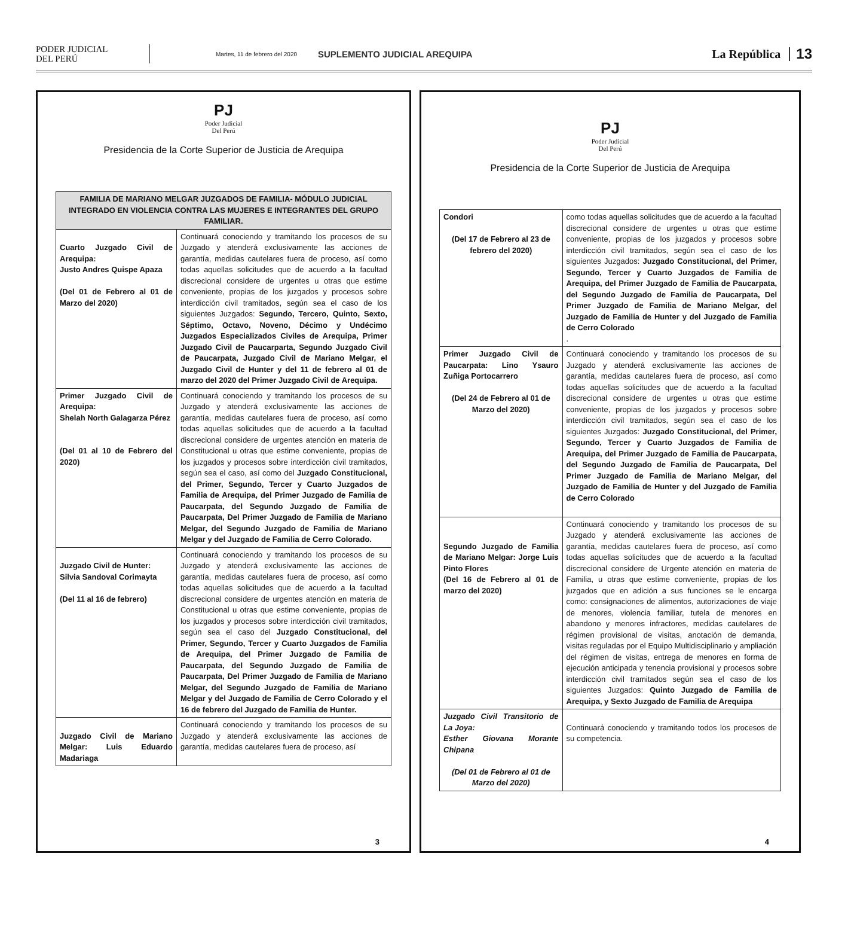PODER JUDICIAL
DEL PERÚ
Martes, 11 de febrero del 2020
SUPLEMENTO JUDICIAL AREQUIPA
La República
13
PJ
Poder Judicial
Del Perú
Presidencia de la Corte Superior de Justicia de Arequipa
| FAMILIA DE MARIANO MELGAR JUZGADOS DE FAMILIA- MÓDULO JUDICIAL INTEGRADO EN VIOLENCIA CONTRA LAS MUJERES E INTEGRANTES DEL GRUPO FAMILIAR. | |
| --- | --- |
| Cuarto Juzgado Civil de Arequipa: Justo Andres Quispe Apaza (Del 01 de Febrero al 01 de Marzo del 2020) | Continuará conociendo y tramitando los procesos de su Juzgado y atenderá exclusivamente las acciones de garantía, medidas cautelares fuera de proceso, así como todas aquellas solicitudes que de acuerdo a la facultad discrecional considere de urgentes u otras que estime conveniente, propias de los juzgados y procesos sobre interdicción civil tramitados, según sea el caso de los siguientes Juzgados: Segundo, Tercero, Quinto, Sexto, Séptimo, Octavo, Noveno, Décimo y Undécimo Juzgados Especializados Civiles de Arequipa, Primer Juzgado Civil de Paucarparta, Segundo Juzgado Civil de Paucarpata, Juzgado Civil de Mariano Melgar, el Juzgado Civil de Hunter y del 11 de febrero al 01 de marzo del 2020 del Primer Juzgado Civil de Arequipa. |
| Primer Juzgado Civil de Arequipa: Shelah North Galagarza Pérez (Del 01 al 10 de Febrero del 2020) | Continuará conociendo y tramitando los procesos de su Juzgado y atenderá exclusivamente las acciones de garantía, medidas cautelares fuera de proceso, así como todas aquellas solicitudes que de acuerdo a la facultad discrecional considere de urgentes atención en materia de Constitucional u otras que estime conveniente, propias de los juzgados y procesos sobre interdicción civil tramitados, según sea el caso, así como del Juzgado Constitucional, del Primer, Segundo, Tercer y Cuarto Juzgados de Familia de Arequipa, del Primer Juzgado de Familia de Paucarpata, del Segundo Juzgado de Familia de Paucarpata, Del Primer Juzgado de Familia de Mariano Melgar, del Segundo Juzgado de Familia de Mariano Melgar y del Juzgado de Familia de Cerro Colorado. |
| Juzgado Civil de Hunter: Silvia Sandoval Corimayta (Del 11 al 16 de febrero) | Continuará conociendo y tramitando los procesos de su Juzgado y atenderá exclusivamente las acciones de garantía, medidas cautelares fuera de proceso, así como todas aquellas solicitudes que de acuerdo a la facultad discrecional considere de urgentes atención en materia de Constitucional u otras que estime conveniente, propias de los juzgados y procesos sobre interdicción civil tramitados, según sea el caso del Juzgado Constitucional, del Primer, Segundo, Tercer y Cuarto Juzgados de Familia de Arequipa, del Primer Juzgado de Familia de Paucarpata, del Segundo Juzgado de Familia de Paucarpata, Del Primer Juzgado de Familia de Mariano Melgar, del Segundo Juzgado de Familia de Mariano Melgar y del Juzgado de Familia de Cerro Colorado y el 16 de febrero del Juzgado de Familia de Hunter. |
| Juzgado Civil de Mariano Melgar: Luis Eduardo Madariaga | Continuará conociendo y tramitando los procesos de su Juzgado y atenderá exclusivamente las acciones de garantía, medidas cautelares fuera de proceso, así |
3
PJ
Poder Judicial
Del Perú
Presidencia de la Corte Superior de Justicia de Arequipa
| Condori (Del 17 de Febrero al 23 de febrero del 2020) | como todas aquellas solicitudes que de acuerdo a la facultad discrecional considere de urgentes u otras que estime conveniente, propias de los juzgados y procesos sobre interdicción civil tramitados, según sea el caso de los siguientes Juzgados: Juzgado Constitucional, del Primer, Segundo, Tercer y Cuarto Juzgados de Familia de Arequipa, del Primer Juzgado de Familia de Paucarpata, del Segundo Juzgado de Familia de Paucarpata, Del Primer Juzgado de Familia de Mariano Melgar, del Juzgado de Familia de Hunter y del Juzgado de Familia de Cerro Colorado . |
| Primer Juzgado Civil de Paucarpata: Lino Ysauro Zuñiga Portocarrero (Del 24 de Febrero al 01 de Marzo del 2020) | Continuará conociendo y tramitando los procesos de su Juzgado y atenderá exclusivamente las acciones de garantía, medidas cautelares fuera de proceso, así como todas aquellas solicitudes que de acuerdo a la facultad discrecional considere de urgentes u otras que estime conveniente, propias de los juzgados y procesos sobre interdicción civil tramitados, según sea el caso de los siguientes Juzgados: Juzgado Constitucional, del Primer, Segundo, Tercer y Cuarto Juzgados de Familia de Arequipa, del Primer Juzgado de Familia de Paucarpata, del Segundo Juzgado de Familia de Paucarpata, Del Primer Juzgado de Familia de Mariano Melgar, del Juzgado de Familia de Hunter y del Juzgado de Familia de Cerro Colorado |
| Segundo Juzgado de Familia de Mariano Melgar: Jorge Luis Pinto Flores (Del 16 de Febrero al 01 de marzo del 2020) | Continuará conociendo y tramitando los procesos de su Juzgado y atenderá exclusivamente las acciones de garantía, medidas cautelares fuera de proceso, así como todas aquellas solicitudes que de acuerdo a la facultad discrecional considere de Urgente atención en materia de Familia, u otras que estime conveniente, propias de los juzgados que en adición a sus funciones se le encarga como: consignaciones de alimentos, autorizaciones de viaje de menores, violencia familiar, tutela de menores en abandono y menores infractores, medidas cautelares de régimen provisional de visitas, anotación de demanda, visitas reguladas por el Equipo Multidisciplinario y ampliación del régimen de visitas, entrega de menores en forma de ejecución anticipada y tenencia provisional y procesos sobre interdicción civil tramitados según sea el caso de los siguientes Juzgados: Quinto Juzgado de Familia de Arequipa, y Sexto Juzgado de Familia de Arequipa |
| Juzgado Civil Transitorio de La Joya: Esther Giovana Morante Chipana (Del 01 de Febrero al 01 de Marzo del 2020) | Continuará conociendo y tramitando todos los procesos de su competencia. |
4